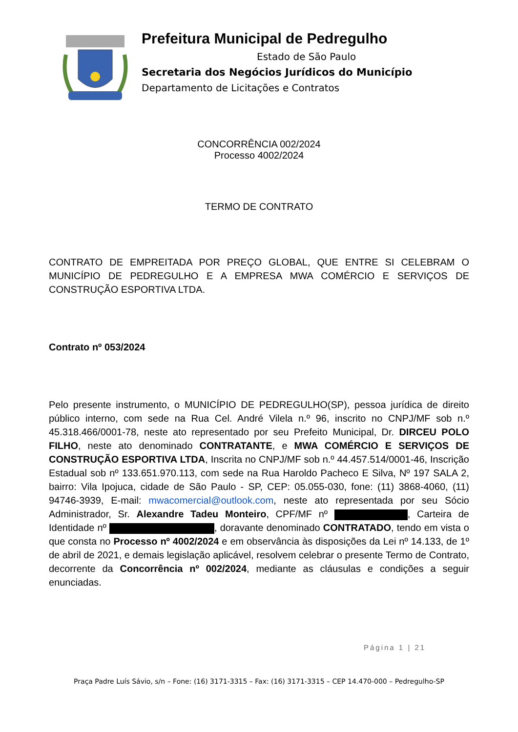Prefeitura Municipal de Pedregulho
Estado de São Paulo
Secretaria dos Negócios Jurídicos do Município
Departamento de Licitações e Contratos
CONCORRÊNCIA 002/2024
Processo 4002/2024
TERMO DE CONTRATO
CONTRATO DE EMPREITADA POR PREÇO GLOBAL, QUE ENTRE SI CELEBRAM O MUNICÍPIO DE PEDREGULHO E A EMPRESA MWA COMÉRCIO E SERVIÇOS DE CONSTRUÇÃO ESPORTIVA LTDA.
Contrato nº 053/2024
Pelo presente instrumento, o MUNICÍPIO DE PEDREGULHO(SP), pessoa jurídica de direito público interno, com sede na Rua Cel. André Vilela n.º 96, inscrito no CNPJ/MF sob n.º 45.318.466/0001-78, neste ato representado por seu Prefeito Municipal, Dr. DIRCEU POLO FILHO, neste ato denominado CONTRATANTE, e MWA COMÉRCIO E SERVIÇOS DE CONSTRUÇÃO ESPORTIVA LTDA, Inscrita no CNPJ/MF sob n.º 44.457.514/0001-46, Inscrição Estadual sob nº 133.651.970.113, com sede na Rua Haroldo Pacheco E Silva, Nº 197 SALA 2, bairro: Vila Ipojuca, cidade de São Paulo - SP, CEP: 05.055-030, fone: (11) 3868-4060, (11) 94746-3939, E-mail: mwacomercial@outlook.com, neste ato representada por seu Sócio Administrador, Sr. Alexandre Tadeu Monteiro, CPF/MF nº , Carteira de Identidade nº , doravante denominado CONTRATADO, tendo em vista o que consta no Processo nº 4002/2024 e em observância às disposições da Lei nº 14.133, de 1º de abril de 2021, e demais legislação aplicável, resolvem celebrar o presente Termo de Contrato, decorrente da Concorrência nº 002/2024, mediante as cláusulas e condições a seguir enunciadas.
Página 1 | 21
Praça Padre Luís Sávio, s/n – Fone: (16) 3171-3315 – Fax: (16) 3171-3315 – CEP 14.470-000 – Pedregulho-SP